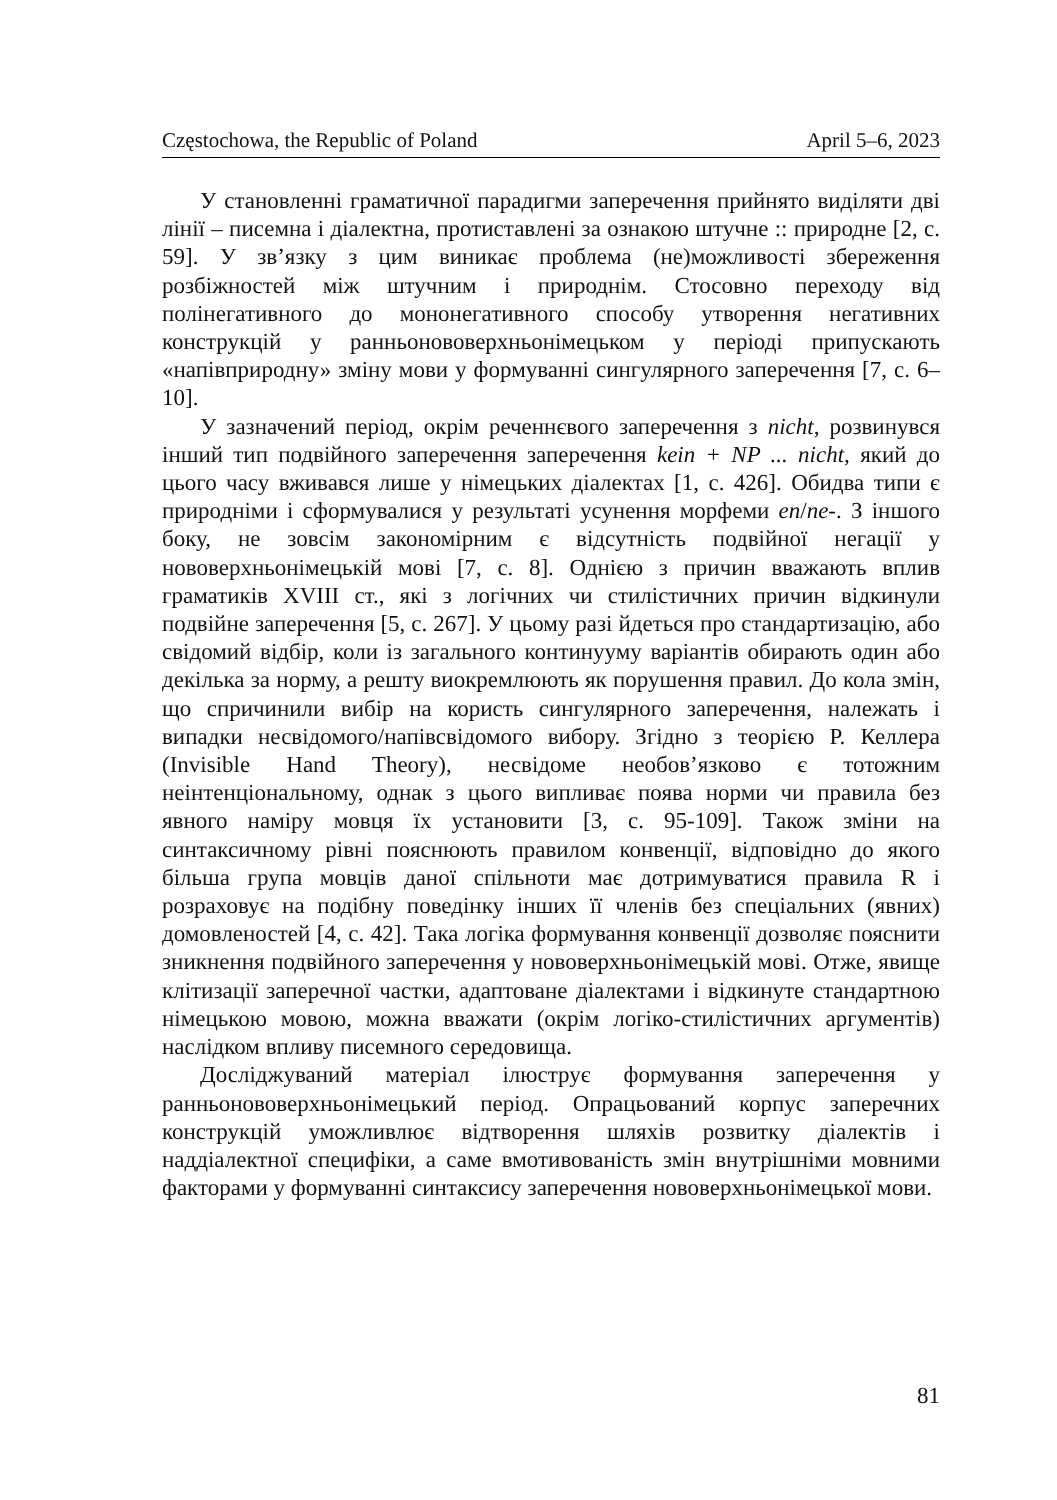Częstochowa, the Republic of Poland April 5–6, 2023
У становленні граматичної парадигми заперечення прийнято виділяти дві лінії – писемна і діалектна, протиставлені за ознакою штучне :: природне [2, с. 59]. У зв’язку з цим виникає проблема (не)можливості збереження розбіжностей між штучним і природнім. Стосовно переходу від полінегативного до мононегативного способу утворення негативних конструкцій у ранньонововерхньонімецьком у періоді припускають «напівприродну» зміну мови у формуванні сингулярного заперечення [7, с. 6–10].
У зазначений період, окрім реченнєвого заперечення з nicht, розвинувся інший тип подвійного заперечення заперечення kein + NP ... nicht, який до цього часу вживався лише у німецьких діалектах [1, с. 426]. Обидва типи є природніми і сформувалися у результаті усунення морфеми en/ne-. З іншого боку, не зовсім закономірним є відсутність подвійної негації у нововерхньонімецькій мові [7, с. 8]. Однією з причин вважають вплив граматиків XVIII ст., які з логічних чи стилістичних причин відкинули подвійне заперечення [5, с. 267]. У цьому разі йдеться про стандартизацію, або свідомий відбір, коли із загального континууму варіантів обирають один або декілька за норму, а решту виокремлюють як порушення правил. До кола змін, що спричинили вибір на користь сингулярного заперечення, належать і випадки несвідомого/напівсвідомого вибору. Згідно з теорією Р. Келлера (Invisible Hand Theory), несвідоме необов’язково є тотожним неінтенціональному, однак з цього випливає поява норми чи правила без явного наміру мовця їх установити [3, с. 95-109]. Також зміни на синтаксичному рівні пояснюють правилом конвенції, відповідно до якого більша група мовців даної спільноти має дотримуватися правила R і розраховує на подібну поведінку інших її членів без спеціальних (явних) домовленостей [4, с. 42]. Така логіка формування конвенції дозволяє пояснити зникнення подвійного заперечення у нововерхньонімецькій мові. Отже, явище клітизації заперечної частки, адаптоване діалектами і відкинуте стандартною німецькою мовою, можна вважати (окрім логіко-стилістичних аргументів) наслідком впливу писемного середовища.
Досліджуваний матеріал ілюструє формування заперечення у ранньонововерхньонімецький період. Опрацьований корпус заперечних конструкцій уможливлює відтворення шляхів розвитку діалектів і наддіалектної специфіки, а саме вмотивованість змін внутрішніми мовними факторами у формуванні синтаксису заперечення нововерхньонімецької мови.
81